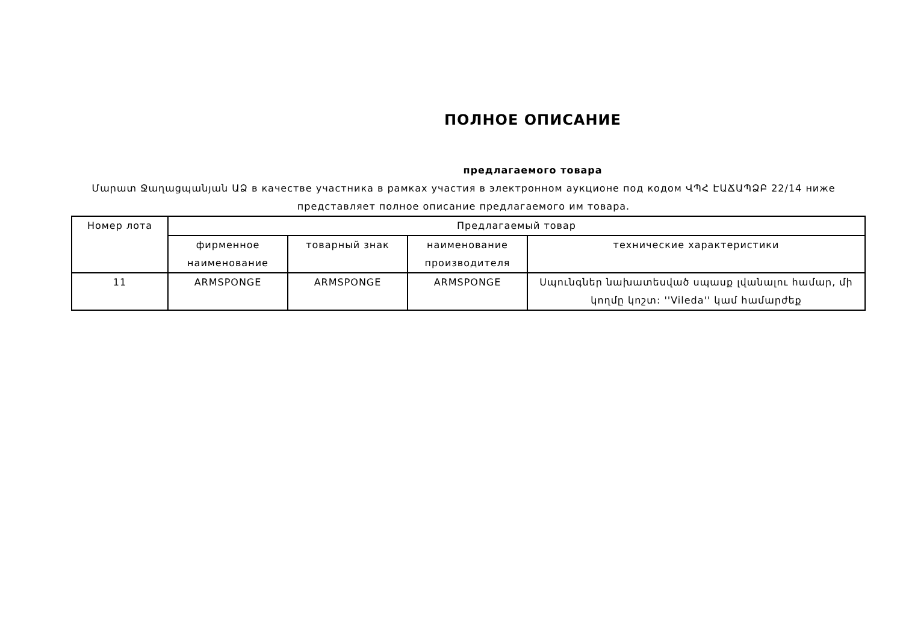ПОЛНОЕ ОПИСАНИЕ
предлагаемого товара
Մարատ Ջաղացպանյան ԱՁ в качестве участника в рамках участия в электронном аукционе под кодом ՎՊՀ ԷԱՃԱՊՁԲ 22/14 ниже представляет полное описание предлагаемого им товара.
| Номер лота | Предлагаемый товар | | | |
| --- | --- | --- | --- | --- |
| | фирменное наименование | товарный знак | наименование производителя | технические характеристики |
| 11 | ARMSPONGE | ARMSPONGE | ARMSPONGE | Սպունգներ նախատեսված սպասք լվանալու համար, մի կողմը կոշտ: ''Vileda'' կամ համարժեք |